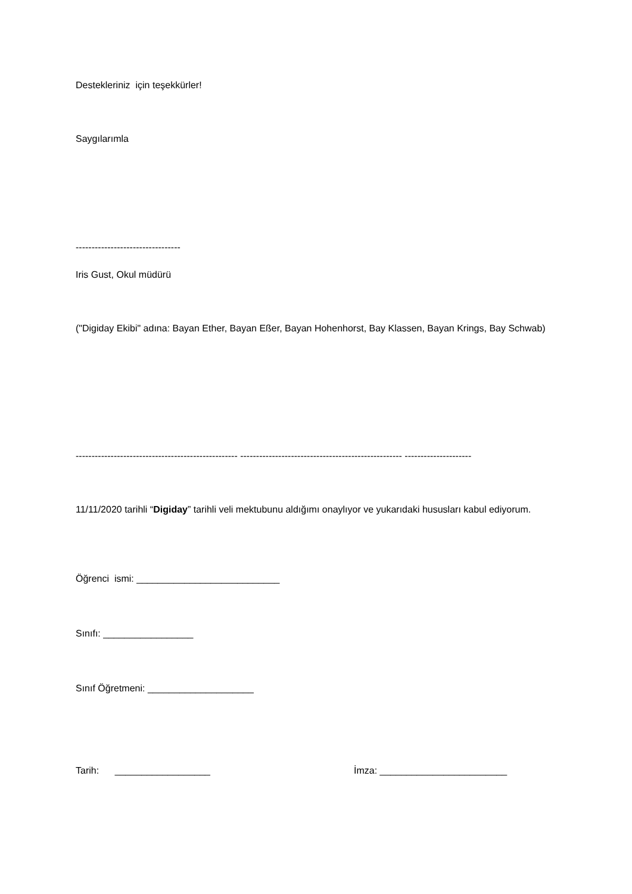Destekleriniz için teşekkürler!
Saygılarımla
---------------------------------
Iris Gust, Okul müdürü
("Digiday Ekibi" adına: Bayan Ether, Bayan Eßer, Bayan Hohenhorst, Bay Klassen, Bayan Krings, Bay Schwab)
--------------------------------------------------- --------------------------------------------------- ---------------------
11/11/2020 tarihli “Digiday” tarihli veli mektubunu aldığımı onaylıyor ve yukarıdaki hususları kabul ediyorum.
Öğrenci ismi: ___________________________
Sınıfı: _________________
Sınıf Öğretmeni: ____________________
Tarih: __________________ İmza: ________________________